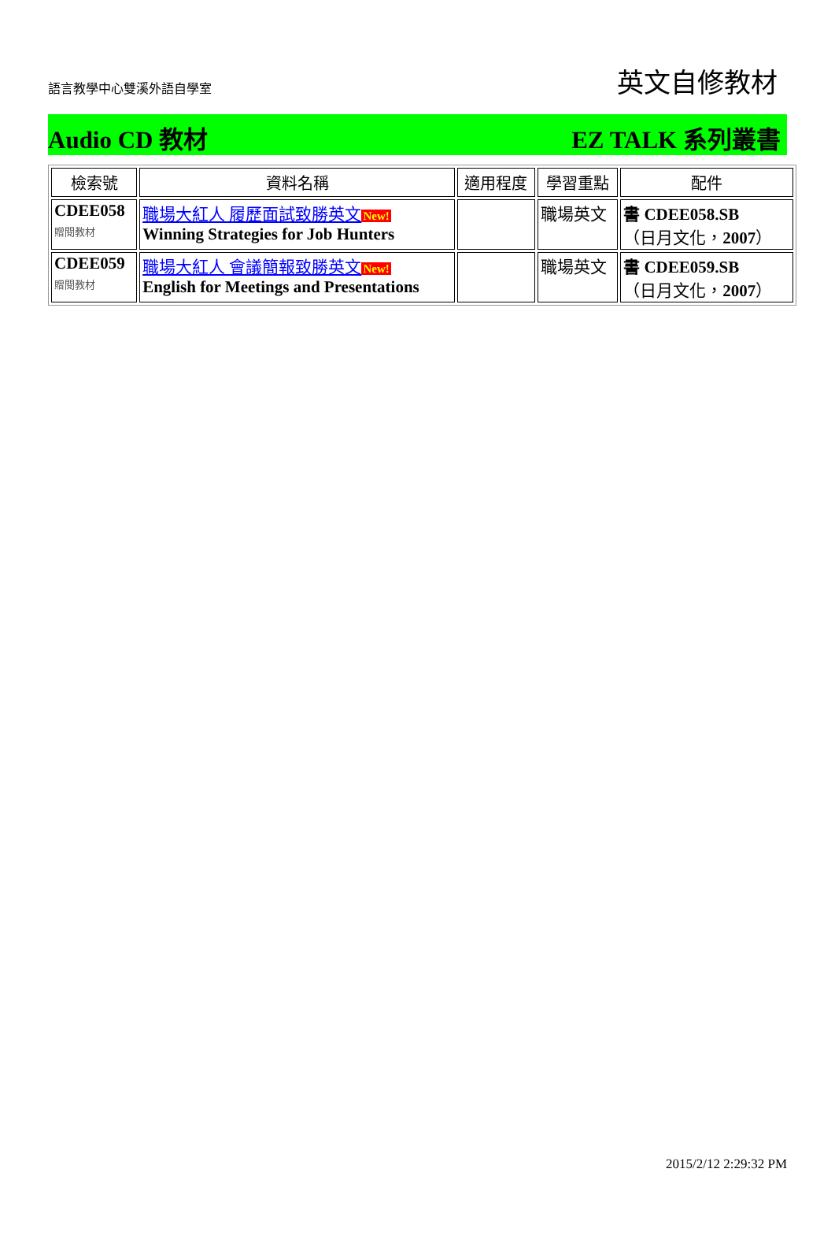語言教學中心雙溪外語自學室
英文自修教材
Audio CD 教材 EZ TALK 系列叢書
| 檢索號 | 資料名稱 | 適用程度 | 學習重點 | 配件 |
| --- | --- | --- | --- | --- |
| CDEE058 贈閱教材 | 職場大紅人 履歷面試致勝英文 New! Winning Strategies for Job Hunters | | 職場英文 | 書 CDEE058.SB （日月文化， 2007 ） |
| CDEE059 贈閱教材 | 職場大紅人 會議簡報致勝英文 New! English for Meetings and Presentations | | 職場英文 | 書 CDEE059.SB （日月文化， 2007 ） |
2015/2/12 2:29:32 PM